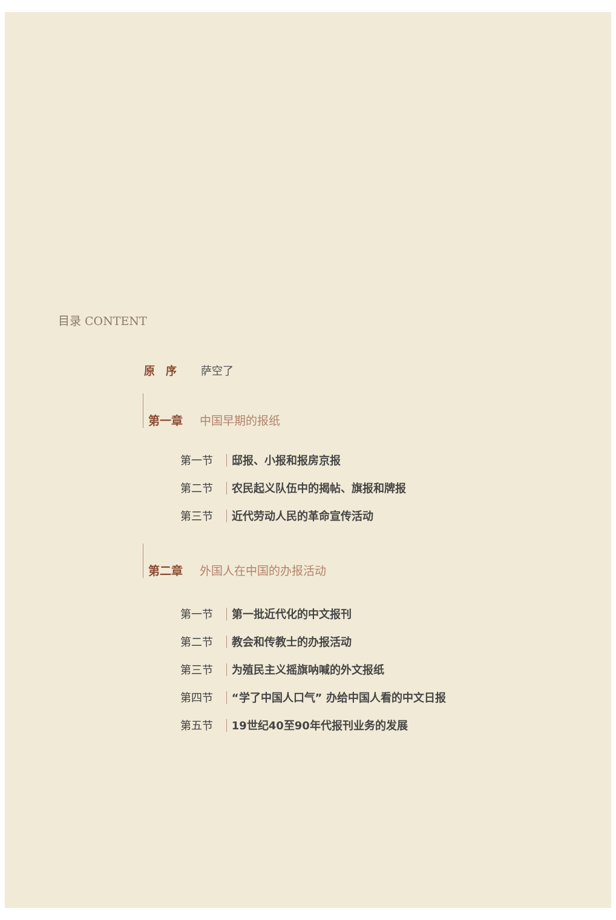目录 CONTENT
原　序 萨空了
第一章 中国早期的报纸
第一节 邸报、小报和报房京报
第二节 农民起义队伍中的揭帖、旗报和牌报
第三节 近代劳动人民的革命宣传活动
第二章 外国人在中国的办报活动
第一节 第一批近代化的中文报刊
第二节 教会和传教士的办报活动
第三节 为殖民主义摇旗呐喊的外文报纸
第四节 “学了中国人口气” 办给中国人看的中文日报
第五节 19世纪40至90年代报刊业务的发展